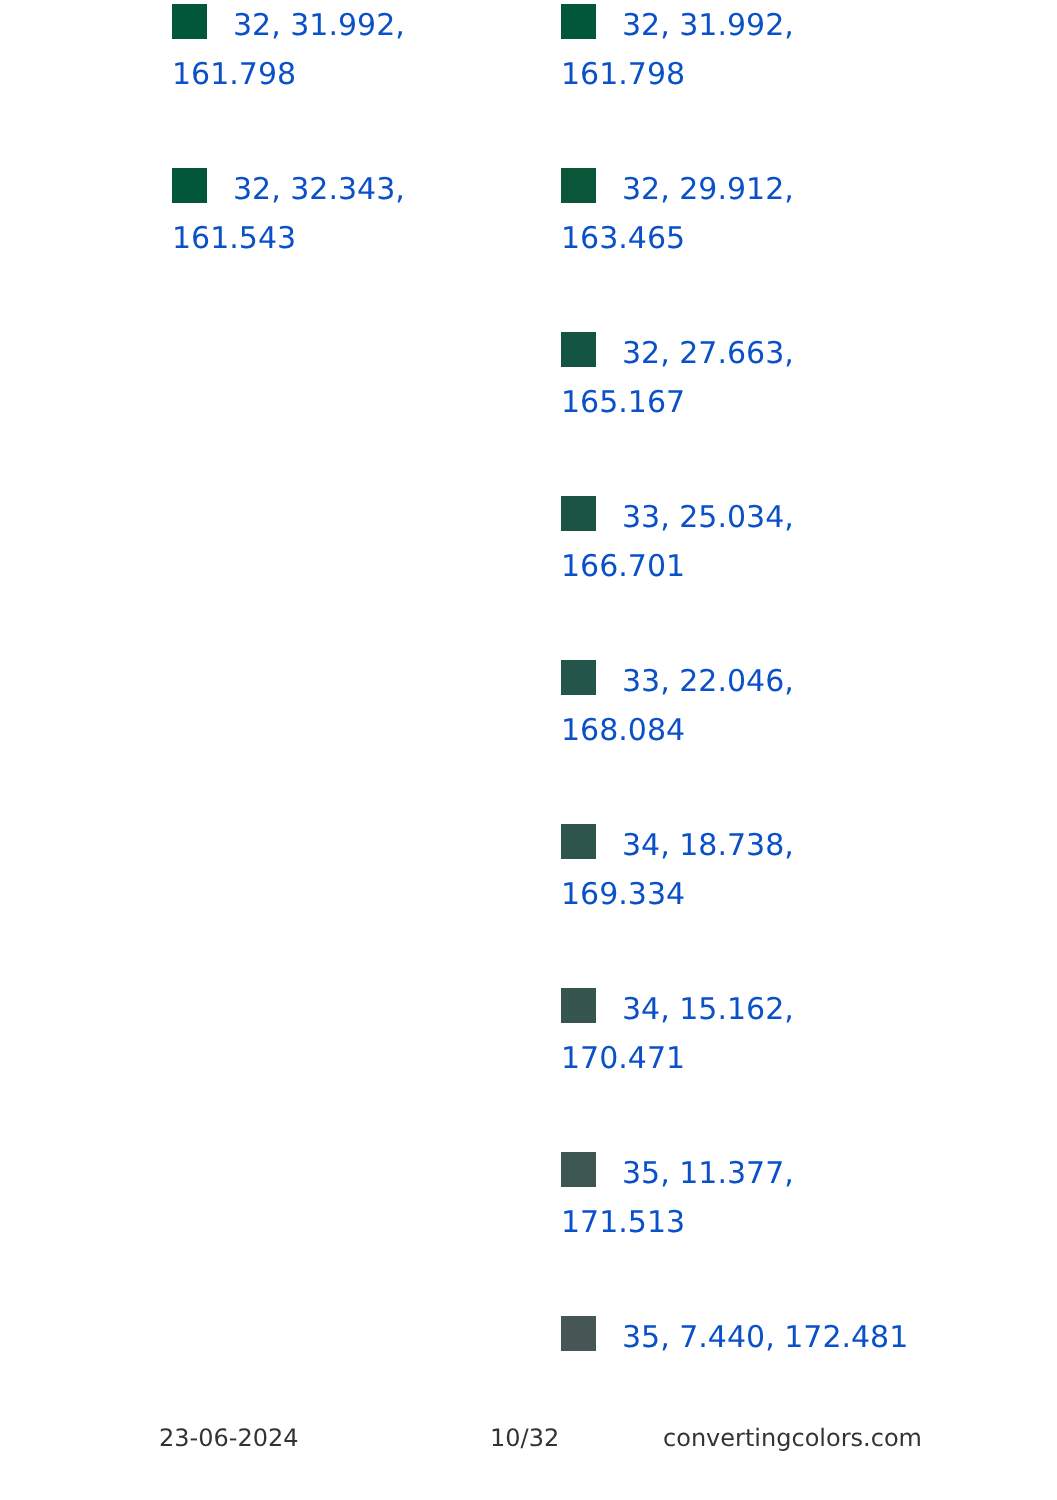32, 31.992, 161.798
32, 32.343, 161.543
32, 31.992, 161.798
32, 29.912, 163.465
32, 27.663, 165.167
33, 25.034, 166.701
33, 22.046, 168.084
34, 18.738, 169.334
34, 15.162, 170.471
35, 11.377, 171.513
35, 7.440, 172.481
23-06-2024 10/32 convertingcolors.com